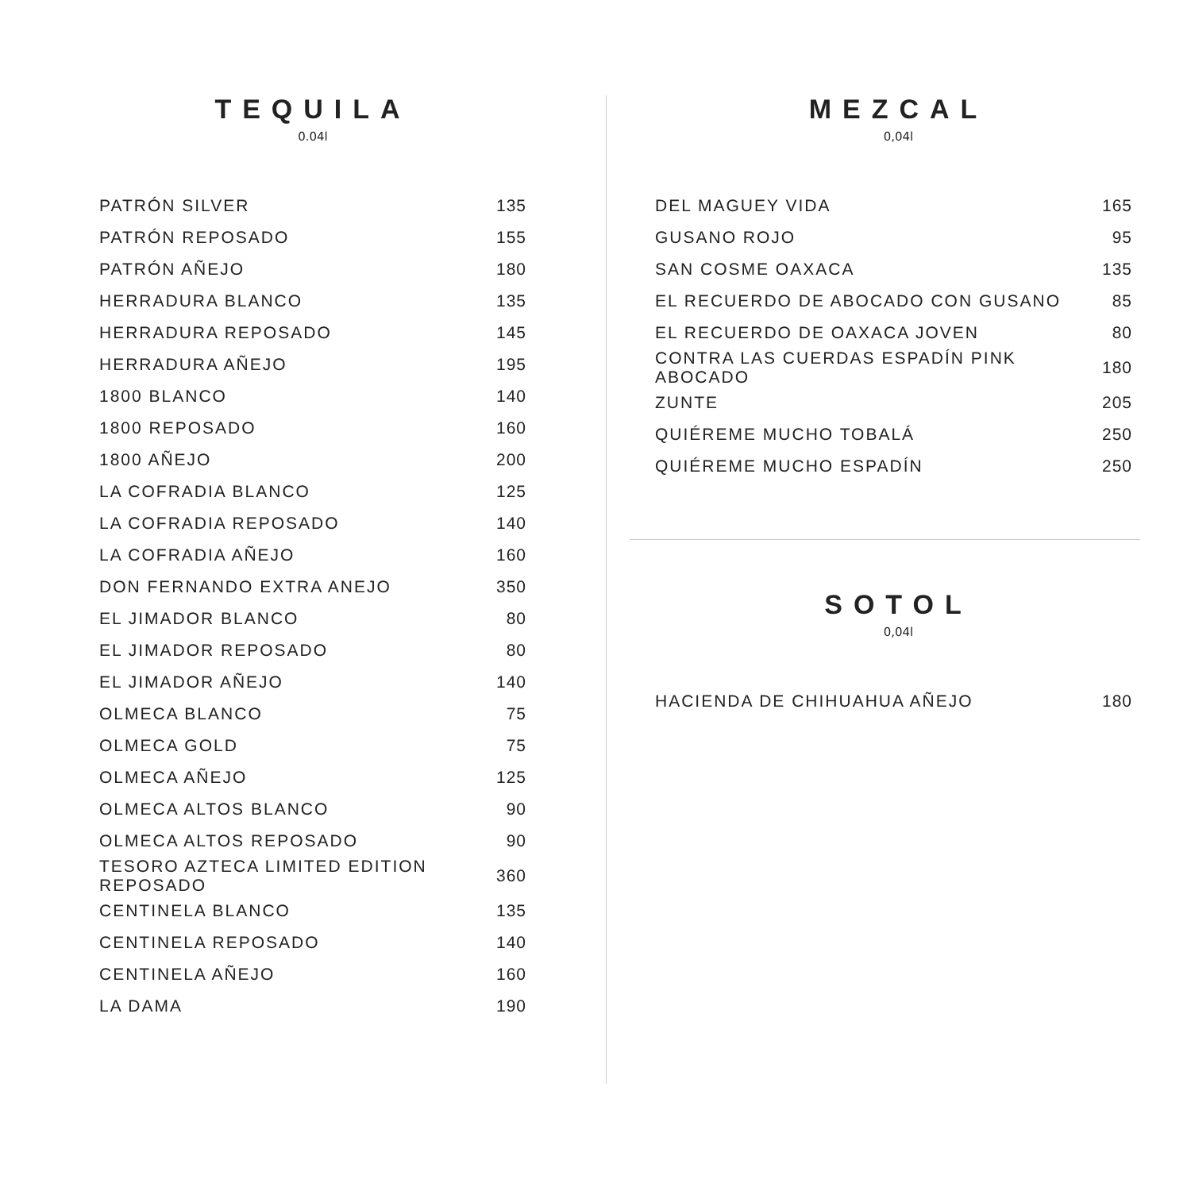TEQUILA
0.04l
| PATRÓN SILVER | 135 |
| PATRÓN REPOSADO | 155 |
| PATRÓN AÑEJO | 180 |
| HERRADURA BLANCO | 135 |
| HERRADURA REPOSADO | 145 |
| HERRADURA AÑEJO | 195 |
| 1800 BLANCO | 140 |
| 1800 REPOSADO | 160 |
| 1800 AÑEJO | 200 |
| LA COFRADIA BLANCO | 125 |
| LA COFRADIA REPOSADO | 140 |
| LA COFRADIA AÑEJO | 160 |
| DON FERNANDO EXTRA ANEJO | 350 |
| EL JIMADOR BLANCO | 80 |
| EL JIMADOR REPOSADO | 80 |
| EL JIMADOR AÑEJO | 140 |
| OLMECA BLANCO | 75 |
| OLMECA GOLD | 75 |
| OLMECA AÑEJO | 125 |
| OLMECA ALTOS BLANCO | 90 |
| OLMECA ALTOS REPOSADO | 90 |
| TESORO AZTECA LIMITED EDITION REPOSADO | 360 |
| CENTINELA BLANCO | 135 |
| CENTINELA REPOSADO | 140 |
| CENTINELA AÑEJO | 160 |
| LA DAMA | 190 |
MEZCAL
0,04l
| DEL MAGUEY VIDA | 165 |
| GUSANO ROJO | 95 |
| SAN COSME OAXACA | 135 |
| EL RECUERDO DE ABOCADO CON GUSANO | 85 |
| EL RECUERDO DE OAXACA JOVEN | 80 |
| CONTRA LAS CUERDAS ESPADÍN PINK ABOCADO | 180 |
| ZUNTE | 205 |
| QUIÉREME MUCHO TOBALÁ | 250 |
| QUIÉREME MUCHO ESPADÍN | 250 |
SOTOL
0,04l
| HACIENDA DE CHIHUAHUA AÑEJO | 180 |